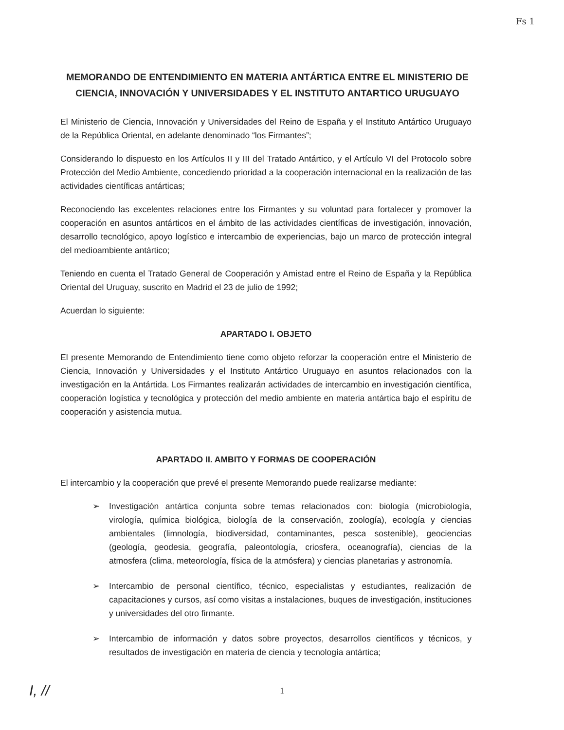Fs 1
MEMORANDO DE ENTENDIMIENTO EN MATERIA ANTÁRTICA ENTRE EL MINISTERIO DE CIENCIA, INNOVACIÓN Y UNIVERSIDADES Y EL INSTITUTO ANTARTICO URUGUAYO
El Ministerio de Ciencia, Innovación y Universidades del Reino de España y el Instituto Antártico Uruguayo de la República Oriental, en adelante denominado “los Firmantes”;
Considerando lo dispuesto en los Artículos II y III del Tratado Antártico, y el Artículo VI del Protocolo sobre Protección del Medio Ambiente, concediendo prioridad a la cooperación internacional en la realización de las actividades científicas antárticas;
Reconociendo las excelentes relaciones entre los Firmantes y su voluntad para fortalecer y promover la cooperación en asuntos antárticos en el ámbito de las actividades científicas de investigación, innovación, desarrollo tecnológico, apoyo logístico e intercambio de experiencias, bajo un marco de protección integral del medioambiente antártico;
Teniendo en cuenta el Tratado General de Cooperación y Amistad entre el Reino de España y la República Oriental del Uruguay, suscrito en Madrid el 23 de julio de 1992;
Acuerdan lo siguiente:
APARTADO I. OBJETO
El presente Memorando de Entendimiento tiene como objeto reforzar la cooperación entre el Ministerio de Ciencia, Innovación y Universidades y el Instituto Antártico Uruguayo en asuntos relacionados con la investigación en la Antártida. Los Firmantes realizarán actividades de intercambio en investigación científica, cooperación logística y tecnológica y protección del medio ambiente en materia antártica bajo el espíritu de cooperación y asistencia mutua.
APARTADO II. AMBITO Y FORMAS DE COOPERACIÓN
El intercambio y la cooperación que prevé el presente Memorando puede realizarse mediante:
➢ Investigación antártica conjunta sobre temas relacionados con: biología (microbiología, virología, química biológica, biología de la conservación, zoología), ecología y ciencias ambientales (limnología, biodiversidad, contaminantes, pesca sostenible), geociencias (geología, geodesia, geografía, paleontología, criosfera, oceanografía), ciencias de la atmosfera (clima, meteorología, física de la atmósfera) y ciencias planetarias y astronomía.
➢ Intercambio de personal científico, técnico, especialistas y estudiantes, realización de capacitaciones y cursos, así como visitas a instalaciones, buques de investigación, instituciones y universidades del otro firmante.
➢ Intercambio de información y datos sobre proyectos, desarrollos científicos y técnicos, y resultados de investigación en materia de ciencia y tecnología antártica;
I, //
1